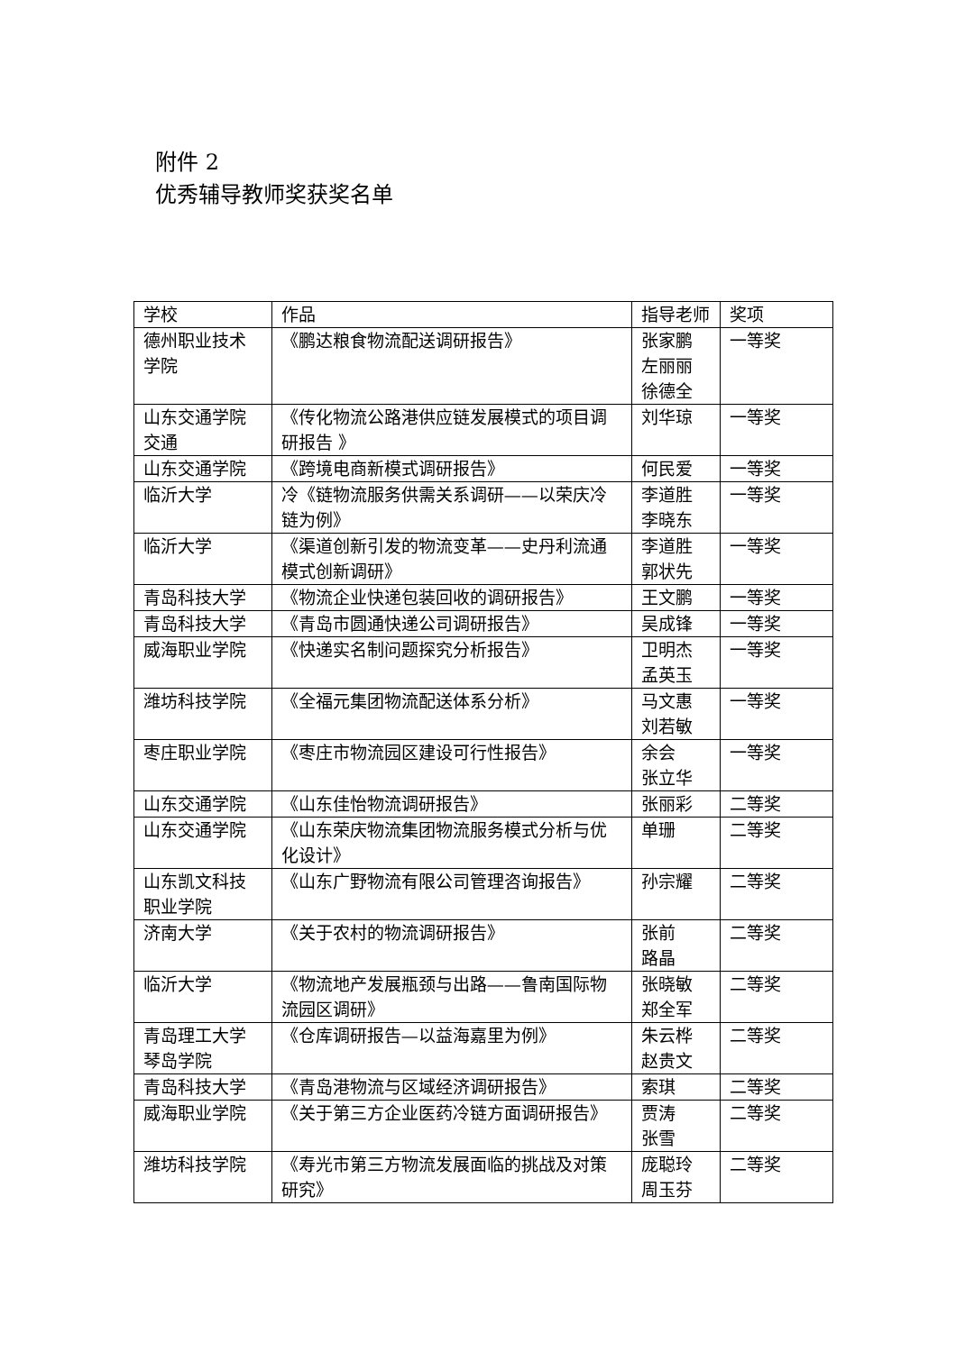附件 2
优秀辅导教师奖获奖名单
| 学校 | 作品 | 指导老师 | 奖项 |
| 德州职业技术学院 | 《鹏达粮食物流配送调研报告》 | 张家鹏 左丽丽 徐德全 | 一等奖 |
| 山东交通学院交通 | 《传化物流公路港供应链发展模式的项目调研报告 》 | 刘华琼 | 一等奖 |
| 山东交通学院 | 《跨境电商新模式调研报告》 | 何民爱 | 一等奖 |
| 临沂大学 | 冷《链物流服务供需关系调研——以荣庆冷链为例》 | 李道胜 李晓东 | 一等奖 |
| 临沂大学 | 《渠道创新引发的物流变革——史丹利流通模式创新调研》 | 李道胜 郭状先 | 一等奖 |
| 青岛科技大学 | 《物流企业快递包装回收的调研报告》 | 王文鹏 | 一等奖 |
| 青岛科技大学 | 《青岛市圆通快递公司调研报告》 | 吴成锋 | 一等奖 |
| 威海职业学院 | 《快递实名制问题探究分析报告》 | 卫明杰 孟英玉 | 一等奖 |
| 潍坊科技学院 | 《全福元集团物流配送体系分析》 | 马文惠 刘若敏 | 一等奖 |
| 枣庄职业学院 | 《枣庄市物流园区建设可行性报告》 | 余会 张立华 | 一等奖 |
| 山东交通学院 | 《山东佳怡物流调研报告》 | 张丽彩 | 二等奖 |
| 山东交通学院 | 《山东荣庆物流集团物流服务模式分析与优化设计》 | 单珊 | 二等奖 |
| 山东凯文科技职业学院 | 《山东广野物流有限公司管理咨询报告》 | 孙宗耀 | 二等奖 |
| 济南大学 | 《关于农村的物流调研报告》 | 张前 路晶 | 二等奖 |
| 临沂大学 | 《物流地产发展瓶颈与出路——鲁南国际物流园区调研》 | 张晓敏 郑全军 | 二等奖 |
| 青岛理工大学琴岛学院 | 《仓库调研报告—以益海嘉里为例》 | 朱云桦 赵贵文 | 二等奖 |
| 青岛科技大学 | 《青岛港物流与区域经济调研报告》 | 索琪 | 二等奖 |
| 威海职业学院 | 《关于第三方企业医药冷链方面调研报告》 | 贾涛 张雪 | 二等奖 |
| 潍坊科技学院 | 《寿光市第三方物流发展面临的挑战及对策研究》 | 庞聪玲 周玉芬 | 二等奖 |